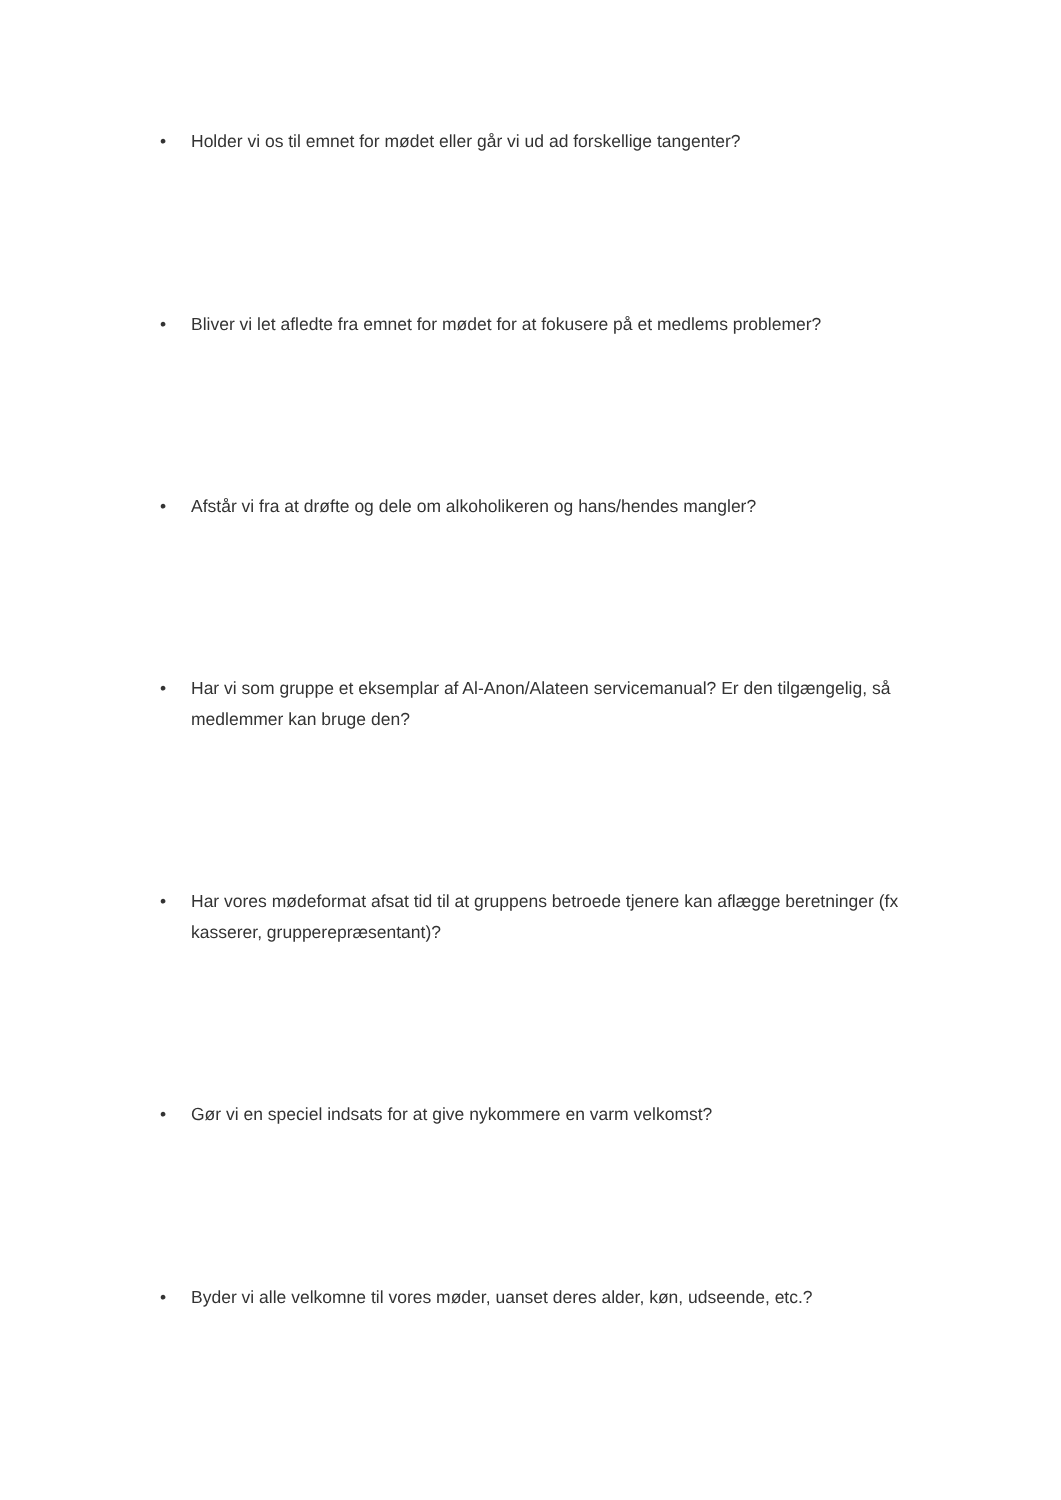• Holder vi os til emnet for mødet eller går vi ud ad forskellige tangenter?
• Bliver vi let afledte fra emnet for mødet for at fokusere på et medlems problemer?
• Afstår vi fra at drøfte og dele om alkoholikeren og hans/hendes mangler?
• Har vi som gruppe et eksemplar af Al-Anon/Alateen servicemanual? Er den tilgængelig, så medlemmer kan bruge den?
• Har vores mødeformat afsat tid til at gruppens betroede tjenere kan aflægge beretninger (fx kasserer, grupperepræsentant)?
• Gør vi en speciel indsats for at give nykommere en varm velkomst?
• Byder vi alle velkomne til vores møder, uanset deres alder, køn, udseende, etc.?